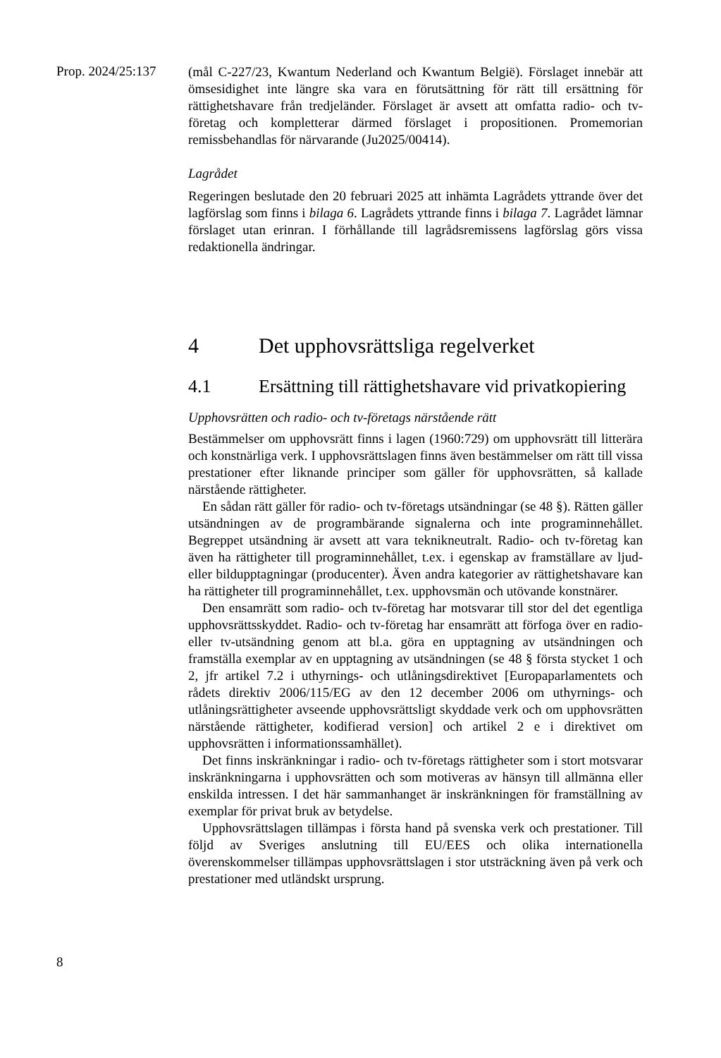Prop. 2024/25:137
(mål C-227/23, Kwantum Nederland och Kwantum België). Förslaget innebär att ömsesidighet inte längre ska vara en förutsättning för rätt till ersättning för rättighetshavare från tredjeländer. Förslaget är avsett att omfatta radio- och tv-företag och kompletterar därmed förslaget i propositionen. Promemorian remissbehandlas för närvarande (Ju2025/00414).
Lagrådet
Regeringen beslutade den 20 februari 2025 att inhämta Lagrådets yttrande över det lagförslag som finns i bilaga 6. Lagrådets yttrande finns i bilaga 7. Lagrådet lämnar förslaget utan erinran. I förhållande till lagrådsremissens lagförslag görs vissa redaktionella ändringar.
4 Det upphovsrättsliga regelverket
4.1 Ersättning till rättighetshavare vid privatkopiering
Upphovsrätten och radio- och tv-företags närstående rätt
Bestämmelser om upphovsrätt finns i lagen (1960:729) om upphovsrätt till litterära och konstnärliga verk. I upphovsrättslagen finns även bestämmelser om rätt till vissa prestationer efter liknande principer som gäller för upphovsrätten, så kallade närstående rättigheter.
En sådan rätt gäller för radio- och tv-företags utsändningar (se 48 §). Rätten gäller utsändningen av de programbärande signalerna och inte programinnehållet. Begreppet utsändning är avsett att vara teknikneutralt. Radio- och tv-företag kan även ha rättigheter till programinnehållet, t.ex. i egenskap av framställare av ljud- eller bildupptagningar (producenter). Även andra kategorier av rättighetshavare kan ha rättigheter till programinnehållet, t.ex. upphovsmän och utövande konstnärer.
Den ensamrätt som radio- och tv-företag har motsvarar till stor del det egentliga upphovsrättsskyddet. Radio- och tv-företag har ensamrätt att förfoga över en radio- eller tv-utsändning genom att bl.a. göra en upptagning av utsändningen och framställa exemplar av en upptagning av utsändningen (se 48 § första stycket 1 och 2, jfr artikel 7.2 i uthyrnings- och utlåningsdirektivet [Europaparlamentets och rådets direktiv 2006/115/EG av den 12 december 2006 om uthyrnings- och utlåningsrättigheter avseende upphovsrättsligt skyddade verk och om upphovsrätten närstående rättigheter, kodifierad version] och artikel 2 e i direktivet om upphovsrätten i informationssamhället).
Det finns inskränkningar i radio- och tv-företags rättigheter som i stort motsvarar inskränkningarna i upphovsrätten och som motiveras av hänsyn till allmänna eller enskilda intressen. I det här sammanhanget är inskränkningen för framställning av exemplar för privat bruk av betydelse.
Upphovsrättslagen tillämpas i första hand på svenska verk och prestationer. Till följd av Sveriges anslutning till EU/EES och olika internationella överenskommelser tillämpas upphovsrättslagen i stor utsträckning även på verk och prestationer med utländskt ursprung.
8